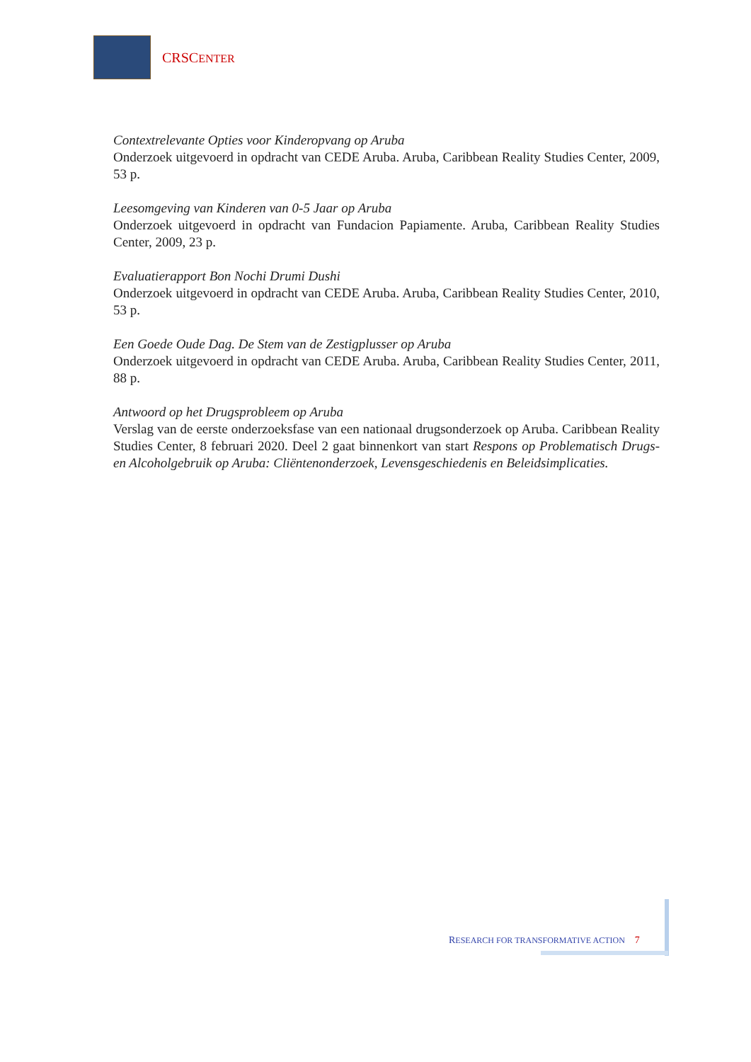CRSCENTER
Contextrelevante Opties voor Kinderopvang op Aruba
Onderzoek uitgevoerd in opdracht van CEDE Aruba. Aruba, Caribbean Reality Studies Center, 2009, 53 p.
Leesomgeving van Kinderen van 0-5 Jaar op Aruba
Onderzoek uitgevoerd in opdracht van Fundacion Papiamente. Aruba, Caribbean Reality Studies Center, 2009, 23 p.
Evaluatierapport Bon Nochi Drumi Dushi
Onderzoek uitgevoerd in opdracht van CEDE Aruba. Aruba, Caribbean Reality Studies Center, 2010, 53 p.
Een Goede Oude Dag. De Stem van de Zestigplusser op Aruba
Onderzoek uitgevoerd in opdracht van CEDE Aruba. Aruba, Caribbean Reality Studies Center, 2011, 88 p.
Antwoord op het Drugsprobleem op Aruba
Verslag van de eerste onderzoeksfase van een nationaal drugsonderzoek op Aruba. Caribbean Reality Studies Center, 8 februari 2020. Deel 2 gaat binnenkort van start Respons op Problematisch Drugs- en Alcoholgebruik op Aruba: Cliëntenonderzoek, Levensgeschiedenis en Beleidsimplicaties.
RESEARCH FOR TRANSFORMATIVE ACTION 7